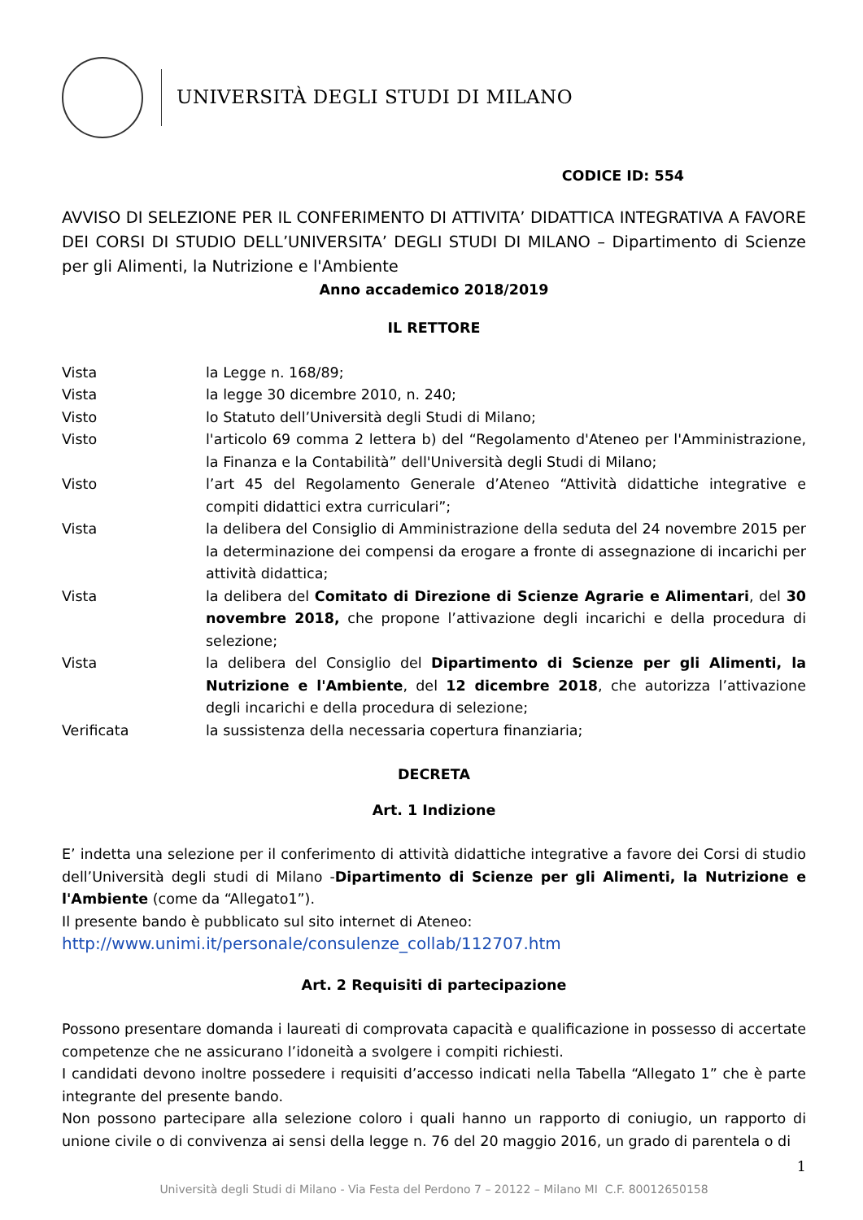UNIVERSITÀ DEGLI STUDI DI MILANO
CODICE ID: 554
AVVISO DI SELEZIONE PER IL CONFERIMENTO DI ATTIVITA’ DIDATTICA INTEGRATIVA A FAVORE DEI CORSI DI STUDIO DELL’UNIVERSITA’ DEGLI STUDI DI MILANO – Dipartimento di Scienze per gli Alimenti, la Nutrizione e l'Ambiente
Anno accademico 2018/2019
IL RETTORE
Vista la Legge n. 168/89;
Vista la legge 30 dicembre 2010, n. 240;
Visto lo Statuto dell’Università degli Studi di Milano;
Visto l'articolo 69 comma 2 lettera b) del “Regolamento d'Ateneo per l'Amministrazione, la Finanza e la Contabilità” dell'Università degli Studi di Milano;
Visto l’art 45 del Regolamento Generale d’Ateneo “Attività didattiche integrative e compiti didattici extra curriculari”;
Vista la delibera del Consiglio di Amministrazione della seduta del 24 novembre 2015 per la determinazione dei compensi da erogare a fronte di assegnazione di incarichi per attività didattica;
Vista la delibera del Comitato di Direzione di Scienze Agrarie e Alimentari, del 30 novembre 2018, che propone l’attivazione degli incarichi e della procedura di selezione;
Vista la delibera del Consiglio del Dipartimento di Scienze per gli Alimenti, la Nutrizione e l'Ambiente, del 12 dicembre 2018, che autorizza l’attivazione degli incarichi e della procedura di selezione;
Verificata la sussistenza della necessaria copertura finanziaria;
DECRETA
Art. 1 Indizione
E’ indetta una selezione per il conferimento di attività didattiche integrative a favore dei Corsi di studio dell’Università degli studi di Milano -Dipartimento di Scienze per gli Alimenti, la Nutrizione e l'Ambiente (come da “Allegato1”).
Il presente bando è pubblicato sul sito internet di Ateneo:
http://www.unimi.it/personale/consulenze_collab/112707.htm
Art. 2 Requisiti di partecipazione
Possono presentare domanda i laureati di comprovata capacità e qualificazione in possesso di accertate competenze che ne assicurano l’idoneità a svolgere i compiti richiesti.
I candidati devono inoltre possedere i requisiti d’accesso indicati nella Tabella “Allegato 1” che è parte integrante del presente bando.
Non possono partecipare alla selezione coloro i quali hanno un rapporto di coniugio, un rapporto di unione civile o di convivenza ai sensi della legge n. 76 del 20 maggio 2016, un grado di parentela o di
1
Università degli Studi di Milano - Via Festa del Perdono 7 – 20122 – Milano MI C.F. 80012650158